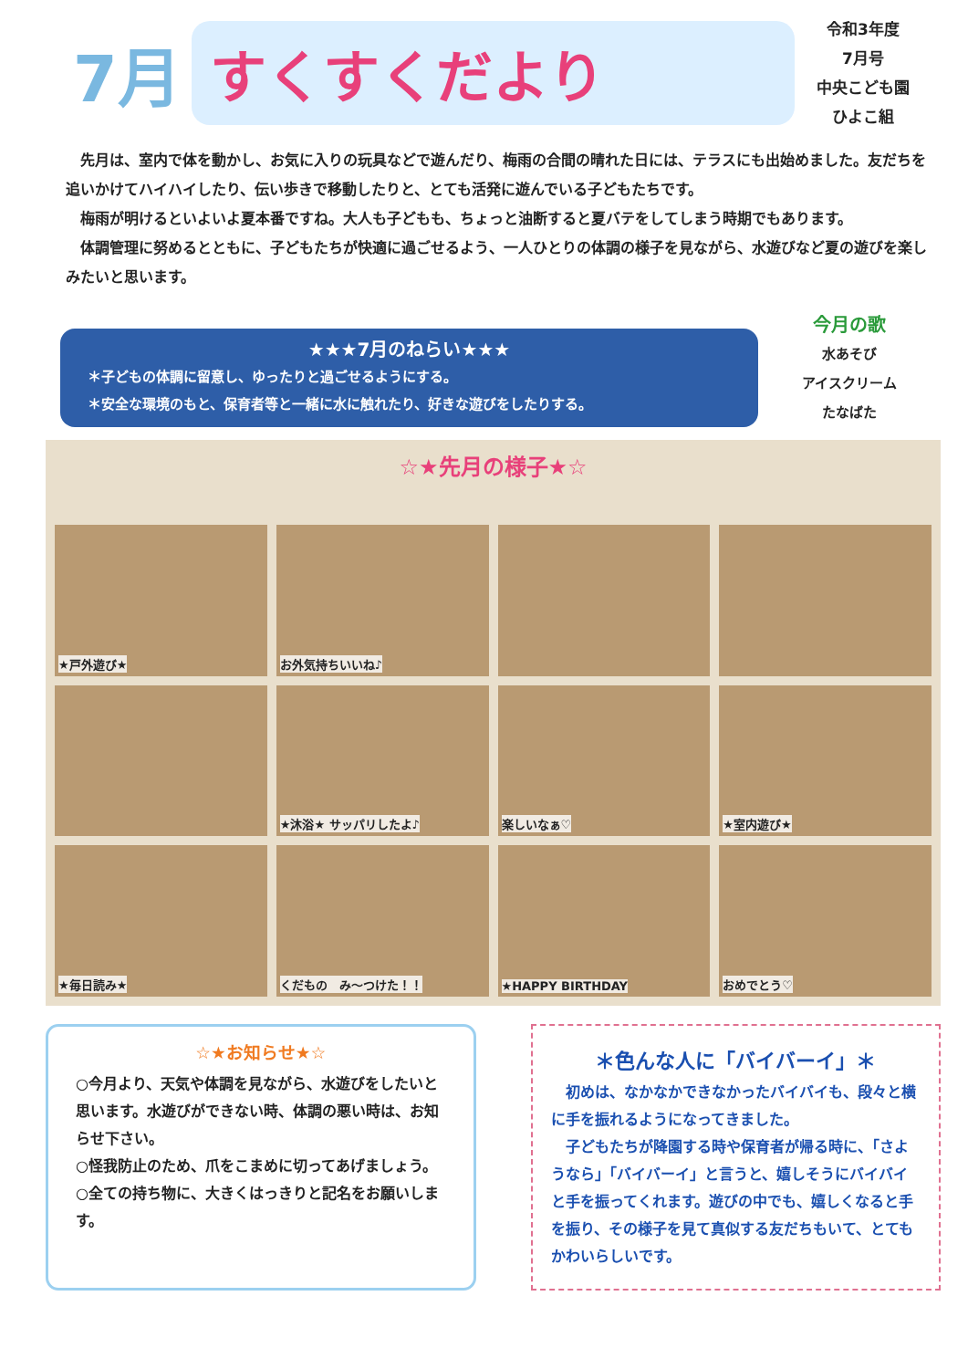7月
すくすくだより
令和3年度
7月号
中央こども園
ひよこ組
　先月は、室内で体を動かし、お気に入りの玩具などで遊んだり、梅雨の合間の晴れた日には、テラスにも出始めました。友だちを追いかけてハイハイしたり、伝い歩きで移動したりと、とても活発に遊んでいる子どもたちです。
　梅雨が明けるといよいよ夏本番ですね。大人も子どもも、ちょっと油断すると夏バテをしてしまう時期でもあります。
　体調管理に努めるとともに、子どもたちが快適に過ごせるよう、一人ひとりの体調の様子を見ながら、水遊びなど夏の遊びを楽しみたいと思います。
★★★7月のねらい★★★
＊子どもの体調に留意し、ゆったりと過ごせるようにする。
＊安全な環境のもと、保育者等と一緒に水に触れたり、好きな遊びをしたりする。
今月の歌
水あそび
アイスクリーム
たなばた
☆★先月の様子★☆
★戸外遊び★
お外気持ちいいね♪
★沐浴★ サッパリしたよ♪
楽しいなぁ♡
★室内遊び★
★毎日読み★
くだもの　み～つけた！！
★HAPPY BIRTHDAY
おめでとう♡
☆★お知らせ★☆
○今月より、天気や体調を見ながら、水遊びをしたいと思います。水遊びができない時、体調の悪い時は、お知らせ下さい。
○怪我防止のため、爪をこまめに切ってあげましょう。
○全ての持ち物に、大きくはっきりと記名をお願いします。
＊色んな人に「バイバーイ」＊
　初めは、なかなかできなかったバイバイも、段々と横に手を振れるようになってきました。
　子どもたちが降園する時や保育者が帰る時に、「さようなら」「バイバーイ」と言うと、嬉しそうにバイバイと手を振ってくれます。遊びの中でも、嬉しくなると手を振り、その様子を見て真似する友だちもいて、とてもかわいらしいです。